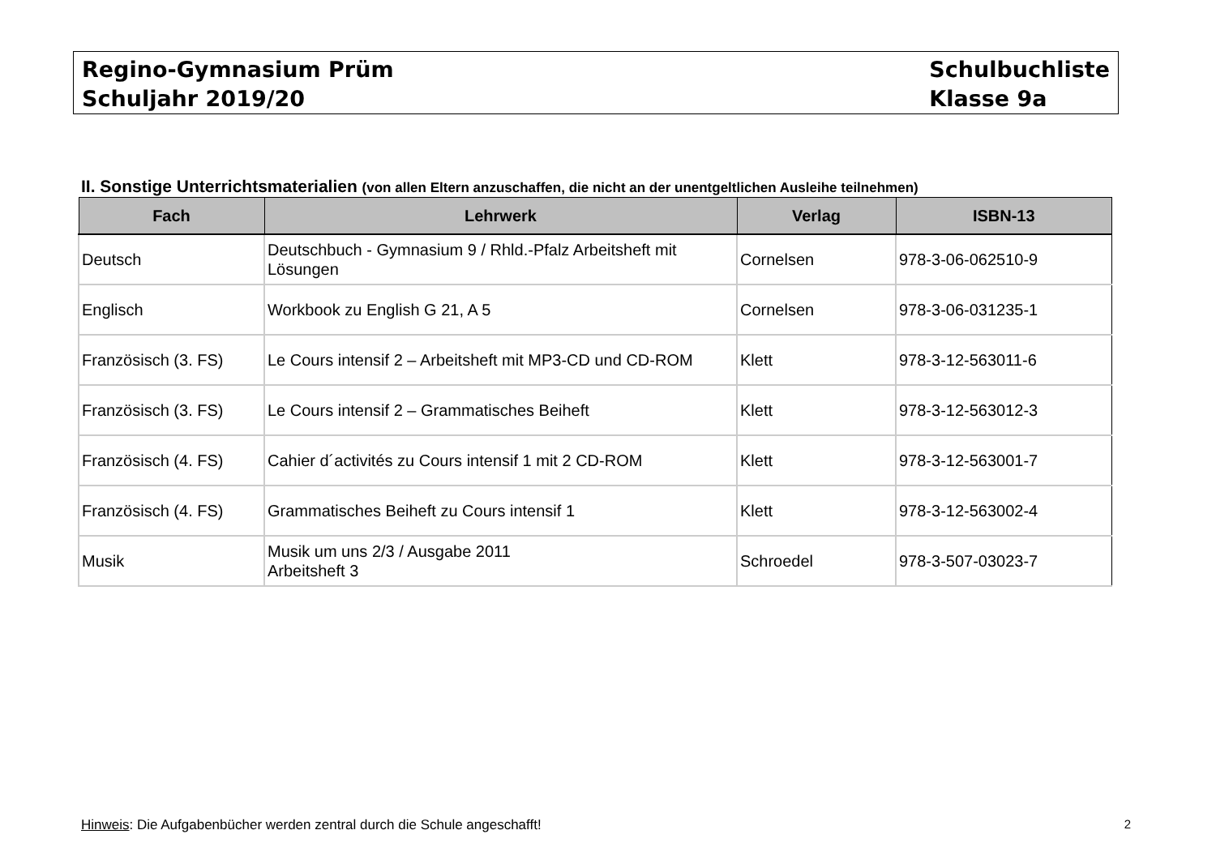Regino-Gymnasium Prüm
Schuljahr 2019/20
Schulbuchliste
Klasse 9a
II. Sonstige Unterrichtsmaterialien (von allen Eltern anzuschaffen, die nicht an der unentgeltlichen Ausleihe teilnehmen)
| Fach | Lehrwerk | Verlag | ISBN-13 |
| --- | --- | --- | --- |
| Deutsch | Deutschbuch - Gymnasium 9 / Rhld.-Pfalz Arbeitsheft mit Lösungen | Cornelsen | 978-3-06-062510-9 |
| Englisch | Workbook zu English G 21, A 5 | Cornelsen | 978-3-06-031235-1 |
| Französisch (3. FS) | Le Cours intensif 2 – Arbeitsheft mit MP3-CD und CD-ROM | Klett | 978-3-12-563011-6 |
| Französisch (3. FS) | Le Cours intensif 2 – Grammatisches Beiheft | Klett | 978-3-12-563012-3 |
| Französisch (4. FS) | Cahier d´activités zu Cours intensif 1 mit 2 CD-ROM | Klett | 978-3-12-563001-7 |
| Französisch (4. FS) | Grammatisches Beiheft zu Cours intensif 1 | Klett | 978-3-12-563002-4 |
| Musik | Musik um uns 2/3 / Ausgabe 2011 Arbeitsheft 3 | Schroedel | 978-3-507-03023-7 |
Hinweis: Die Aufgabenbücher werden zentral durch die Schule angeschafft! 2